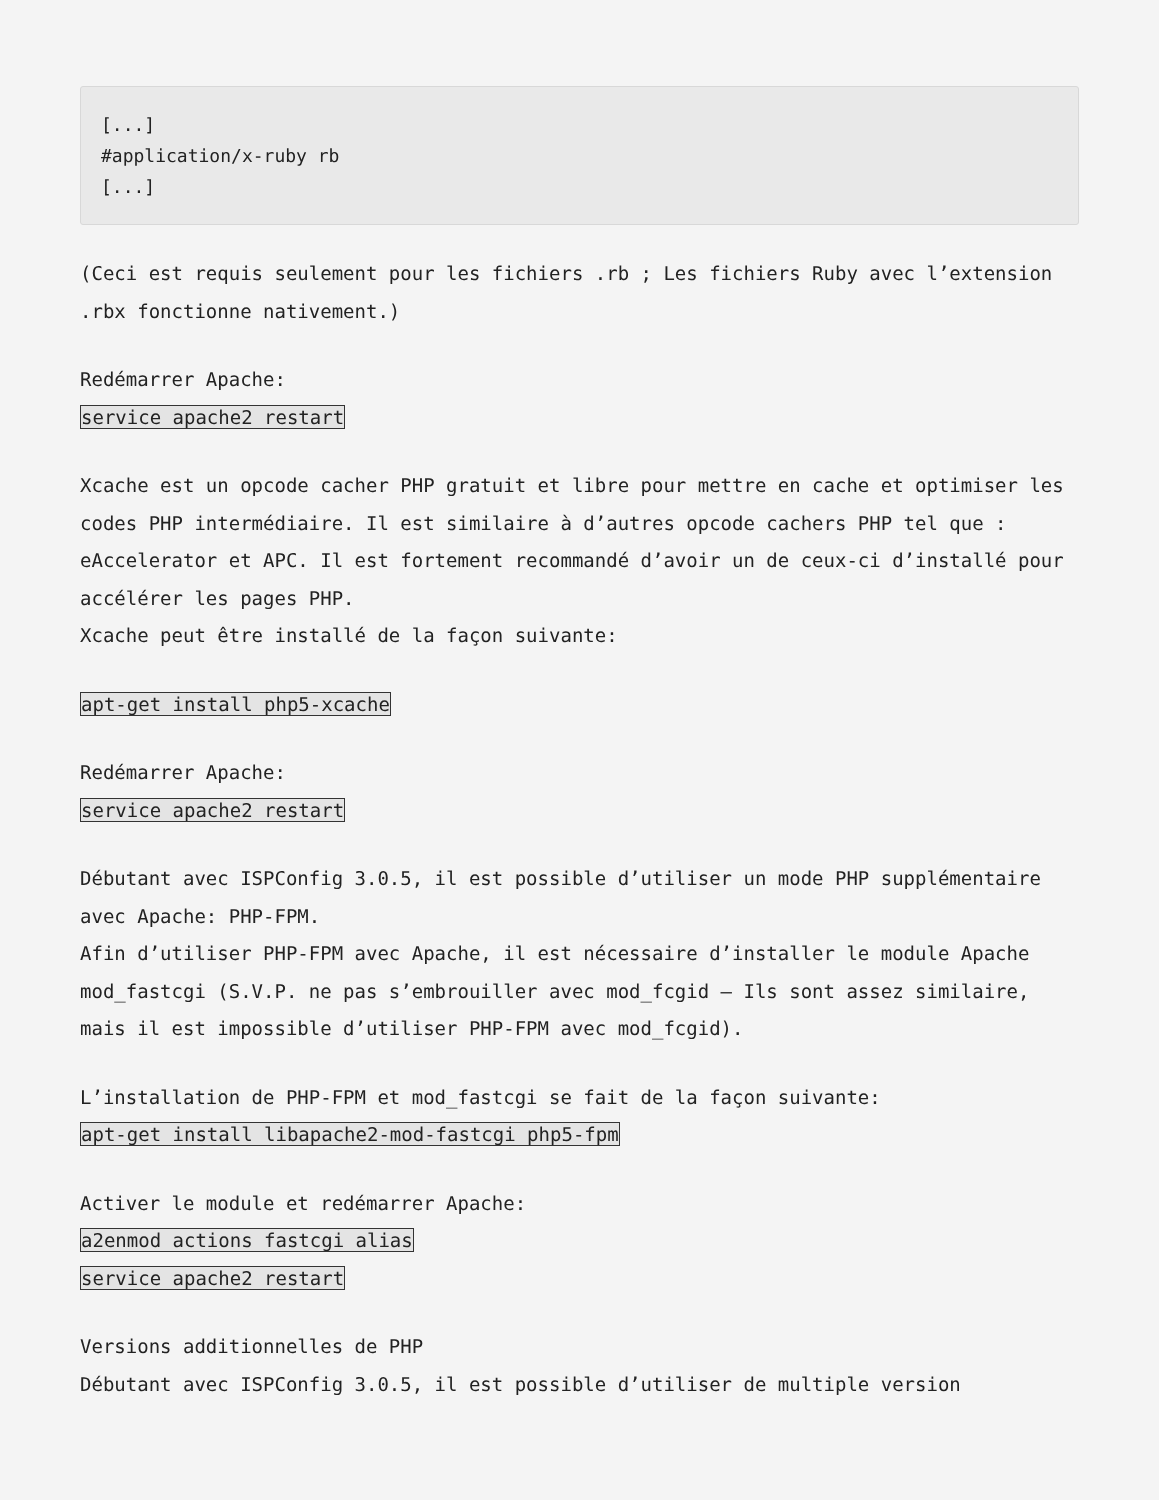[...]
#application/x-ruby rb
[...]
(Ceci est requis seulement pour les fichiers .rb ; Les fichiers Ruby avec l’extension .rbx fonctionne nativement.)
Redémarrer Apache:
service apache2 restart
Xcache est un opcode cacher PHP gratuit et libre pour mettre en cache et optimiser les codes PHP intermédiaire. Il est similaire à d’autres opcode cachers PHP tel que : eAccelerator et APC. Il est fortement recommandé d’avoir un de ceux-ci d’installé pour accélérer les pages PHP.
Xcache peut être installé de la façon suivante:
apt-get install php5-xcache
Redémarrer Apache:
service apache2 restart
Débutant avec ISPConfig 3.0.5, il est possible d’utiliser un mode PHP supplémentaire avec Apache: PHP-FPM.
Afin d’utiliser PHP-FPM avec Apache, il est nécessaire d’installer le module Apache mod_fastcgi (S.V.P. ne pas s’embrouiller avec mod_fcgid – Ils sont assez similaire, mais il est impossible d’utiliser PHP-FPM avec mod_fcgid).
L’installation de PHP-FPM et mod_fastcgi se fait de la façon suivante:
apt-get install libapache2-mod-fastcgi php5-fpm
Activer le module et redémarrer Apache:
a2enmod actions fastcgi alias
service apache2 restart
Versions additionnelles de PHP
Débutant avec ISPConfig 3.0.5, il est possible d’utiliser de multiple version